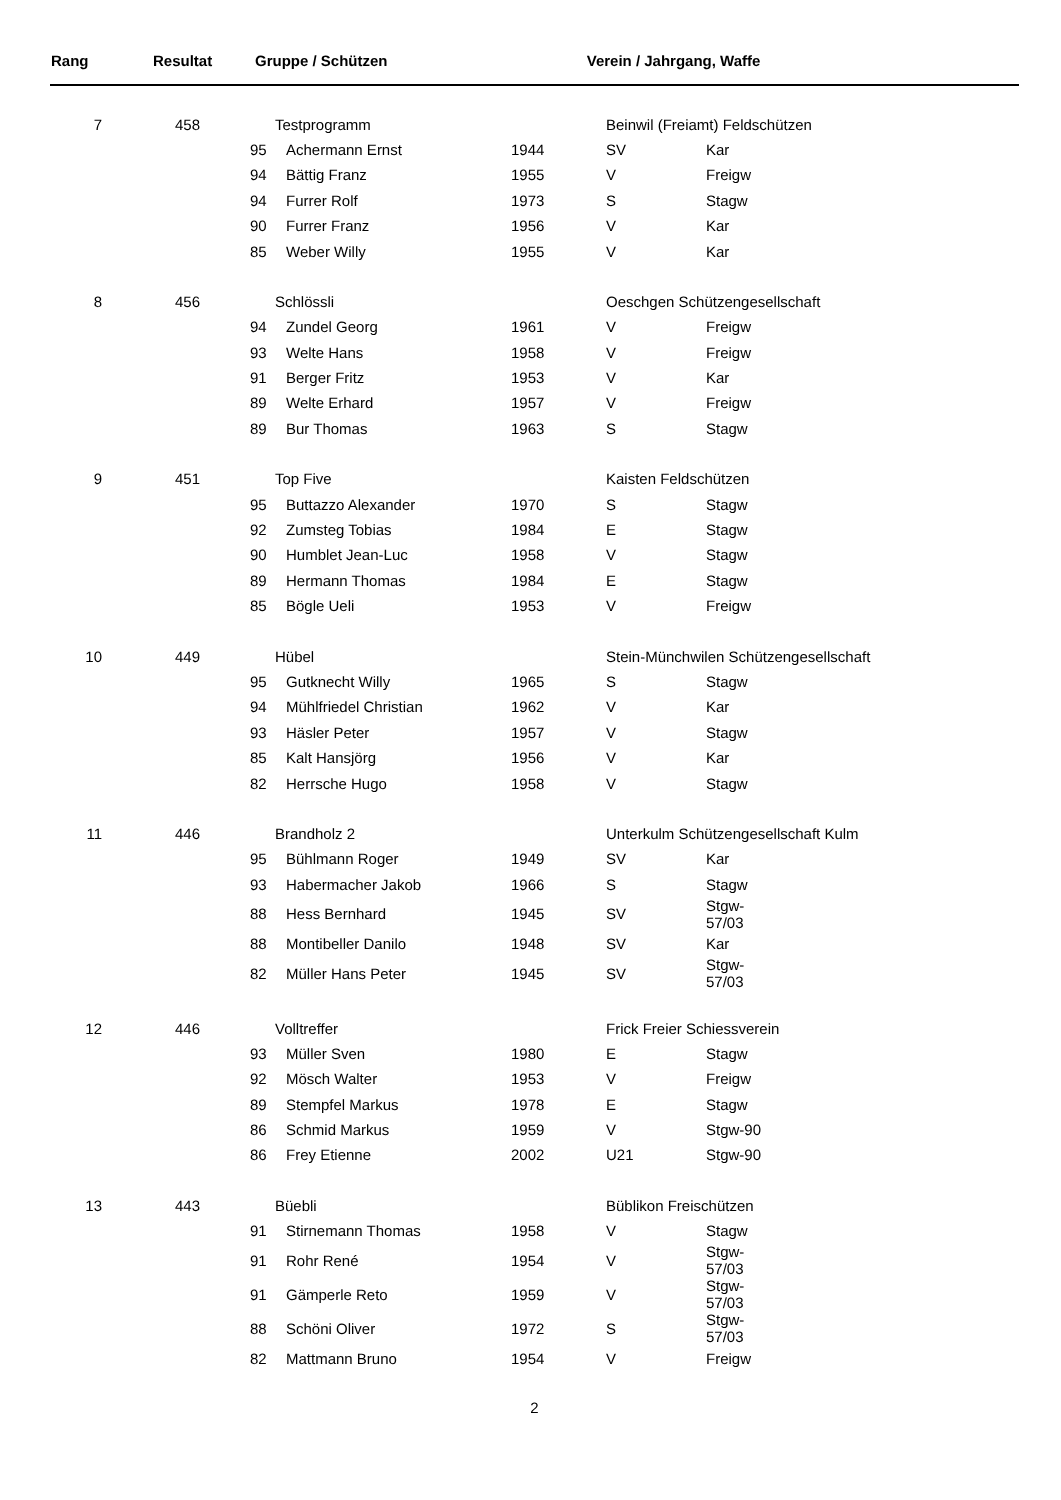| Rang | Resultat | Gruppe / Schützen | Verein / Jahrgang, Waffe |
| --- | --- | --- | --- |
| 7 | 458 | Testprogramm | | | Beinwil (Freiamt) Feldschützen | | |
| | | 95 | Achermann Ernst | 1944 | SV | Kar | |
| | | 94 | Bättig Franz | 1955 | V | Freigw | |
| | | 94 | Furrer Rolf | 1973 | S | Stagw | |
| | | 90 | Furrer Franz | 1956 | V | Kar | |
| | | 85 | Weber Willy | 1955 | V | Kar | |
| 8 | 456 | Schlössli | | | Oeschgen Schützengesellschaft | | |
| | | 94 | Zundel Georg | 1961 | V | Freigw | |
| | | 93 | Welte Hans | 1958 | V | Freigw | |
| | | 91 | Berger Fritz | 1953 | V | Kar | |
| | | 89 | Welte Erhard | 1957 | V | Freigw | |
| | | 89 | Bur Thomas | 1963 | S | Stagw | |
| 9 | 451 | Top Five | | | Kaisten Feldschützen | | |
| | | 95 | Buttazzo Alexander | 1970 | S | Stagw | |
| | | 92 | Zumsteg Tobias | 1984 | E | Stagw | |
| | | 90 | Humblet Jean-Luc | 1958 | V | Stagw | |
| | | 89 | Hermann Thomas | 1984 | E | Stagw | |
| | | 85 | Bögle Ueli | 1953 | V | Freigw | |
| 10 | 449 | Hübel | | | Stein-Münchwilen Schützengesellschaft | | |
| | | 95 | Gutknecht Willy | 1965 | S | Stagw | |
| | | 94 | Mühlfriedel Christian | 1962 | V | Kar | |
| | | 93 | Häsler Peter | 1957 | V | Stagw | |
| | | 85 | Kalt Hansjörg | 1956 | V | Kar | |
| | | 82 | Herrsche Hugo | 1958 | V | Stagw | |
| 11 | 446 | Brandholz 2 | | | Unterkulm Schützengesellschaft Kulm | | |
| | | 95 | Bühlmann Roger | 1949 | SV | Kar | |
| | | 93 | Habermacher Jakob | 1966 | S | Stagw | |
| | | 88 | Hess Bernhard | 1945 | SV | Stgw-57/03 | |
| | | 88 | Montibeller Danilo | 1948 | SV | Kar | |
| | | 82 | Müller Hans Peter | 1945 | SV | Stgw-57/03 | |
| 12 | 446 | Volltreffer | | | Frick Freier Schiessverein | | |
| | | 93 | Müller Sven | 1980 | E | Stagw | |
| | | 92 | Mösch Walter | 1953 | V | Freigw | |
| | | 89 | Stempfel Markus | 1978 | E | Stagw | |
| | | 86 | Schmid Markus | 1959 | V | Stgw-90 | |
| | | 86 | Frey Etienne | 2002 | U21 | Stgw-90 | |
| 13 | 443 | Büebli | | | Büblikon Freischützen | | |
| | | 91 | Stirnemann Thomas | 1958 | V | Stagw | |
| | | 91 | Rohr René | 1954 | V | Stgw-57/03 | |
| | | 91 | Gämperle Reto | 1959 | V | Stgw-57/03 | |
| | | 88 | Schöni Oliver | 1972 | S | Stgw-57/03 | |
| | | 82 | Mattmann Bruno | 1954 | V | Freigw | |
2